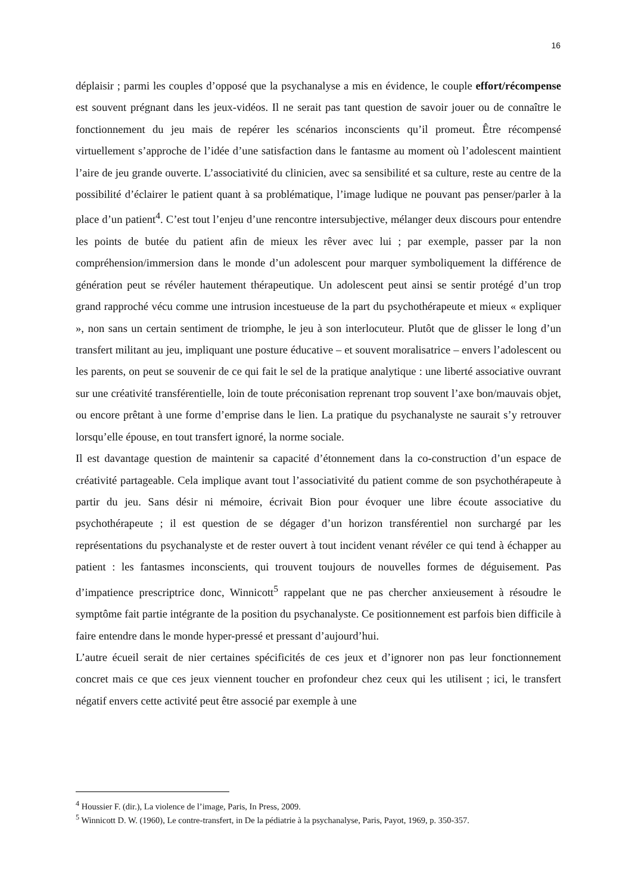16
déplaisir ; parmi les couples d’opposé que la psychanalyse a mis en évidence, le couple effort/récompense est souvent prégnant dans les jeux-vidéos. Il ne serait pas tant question de savoir jouer ou de connaître le fonctionnement du jeu mais de repérer les scénarios inconscients qu’il promeut. Être récompensé virtuellement s’approche de l’idée d’une satisfaction dans le fantasme au moment où l’adolescent maintient l’aire de jeu grande ouverte. L’associativité du clinicien, avec sa sensibilité et sa culture, reste au centre de la possibilité d’éclairer le patient quant à sa problématique, l’image ludique ne pouvant pas penser/parler à la place d’un patient<sup>4</sup>. C’est tout l’enjeu d’une rencontre intersubjective, mélanger deux discours pour entendre les points de butée du patient afin de mieux les rêver avec lui ; par exemple, passer par la non compréhension/immersion dans le monde d’un adolescent pour marquer symboliquement la différence de génération peut se révéler hautement thérapeutique. Un adolescent peut ainsi se sentir protégé d’un trop grand rapproché vécu comme une intrusion incestueuse de la part du psychothérapeute et mieux « expliquer », non sans un certain sentiment de triomphe, le jeu à son interlocuteur. Plutôt que de glisser le long d’un transfert militant au jeu, impliquant une posture éducative – et souvent moralisatrice – envers l’adolescent ou les parents, on peut se souvenir de ce qui fait le sel de la pratique analytique : une liberté associative ouvrant sur une créativité transférentielle, loin de toute préconisation reprenant trop souvent l’axe bon/mauvais objet, ou encore prêtant à une forme d’emprise dans le lien. La pratique du psychanalyste ne saurait s’y retrouver lorsqu’elle épouse, en tout transfert ignoré, la norme sociale.
Il est davantage question de maintenir sa capacité d’étonnement dans la co-construction d’un espace de créativité partageable. Cela implique avant tout l’associativité du patient comme de son psychothérapeute à partir du jeu. Sans désir ni mémoire, écrivait Bion pour évoquer une libre écoute associative du psychothérapeute ; il est question de se dégager d’un horizon transférentiel non surchargé par les représentations du psychanalyste et de rester ouvert à tout incident venant révéler ce qui tend à échapper au patient : les fantasmes inconscients, qui trouvent toujours de nouvelles formes de déguisement. Pas d’impatience prescriptrice donc, Winnicott<sup>5</sup> rappelant que ne pas chercher anxieusement à résoudre le symptôme fait partie intégrante de la position du psychanalyste. Ce positionnement est parfois bien difficile à faire entendre dans le monde hyper-pressé et pressant d’aujourd’hui.
L’autre écueil serait de nier certaines spécificités de ces jeux et d’ignorer non pas leur fonctionnement concret mais ce que ces jeux viennent toucher en profondeur chez ceux qui les utilisent ; ici, le transfert négatif envers cette activité peut être associé par exemple à une
<sup>4</sup> Houssier F. (dir.), La violence de l’image, Paris, In Press, 2009.
<sup>5</sup> Winnicott D. W. (1960), Le contre-transfert, in De la pédiatrie à la psychanalyse, Paris, Payot, 1969, p. 350-357.